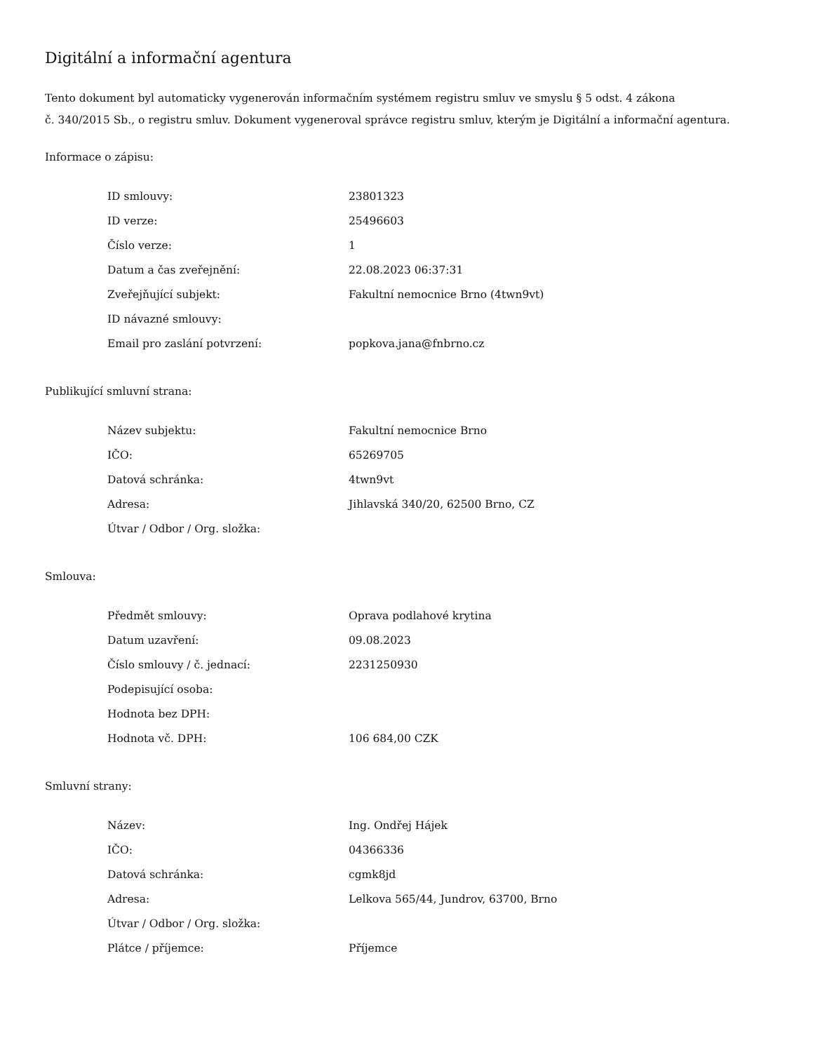Digitální a informační agentura
Tento dokument byl automaticky vygenerován informačním systémem registru smluv ve smyslu § 5 odst. 4 zákona
č. 340/2015 Sb., o registru smluv. Dokument vygeneroval správce registru smluv, kterým je Digitální a informační agentura.
Informace o zápisu:
| ID smlouvy: | 23801323 |
| ID verze: | 25496603 |
| Číslo verze: | 1 |
| Datum a čas zveřejnění: | 22.08.2023 06:37:31 |
| Zveřejňující subjekt: | Fakultní nemocnice Brno (4twn9vt) |
| ID návazné smlouvy: | |
| Email pro zaslání potvrzení: | popkova.jana@fnbrno.cz |
Publikující smluvní strana:
| Název subjektu: | Fakultní nemocnice Brno |
| IČO: | 65269705 |
| Datová schránka: | 4twn9vt |
| Adresa: | Jihlavská 340/20, 62500 Brno, CZ |
| Útvar / Odbor / Org. složka: | |
Smlouva:
| Předmět smlouvy: | Oprava podlahové krytina |
| Datum uzavření: | 09.08.2023 |
| Číslo smlouvy / č. jednací: | 2231250930 |
| Podepisující osoba: | |
| Hodnota bez DPH: | |
| Hodnota vč. DPH: | 106 684,00 CZK |
Smluvní strany:
| Název: | Ing. Ondřej Hájek |
| IČO: | 04366336 |
| Datová schránka: | cgmk8jd |
| Adresa: | Lelkova 565/44, Jundrov, 63700, Brno |
| Útvar / Odbor / Org. složka: | |
| Plátce / příjemce: | Příjemce |